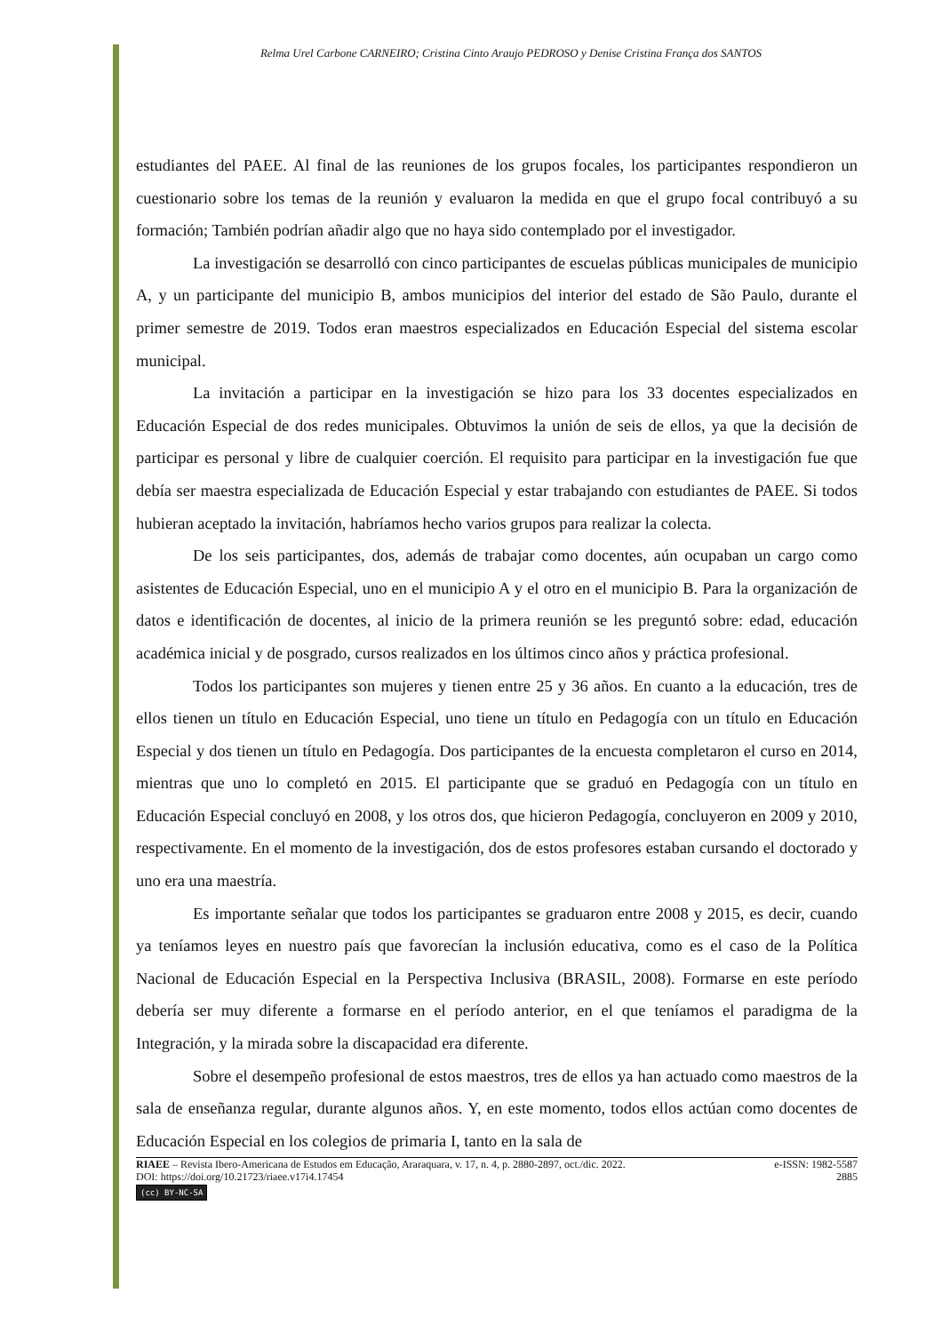Relma Urel Carbone CARNEIRO; Cristina Cinto Araujo PEDROSO y Denise Cristina França dos SANTOS
estudiantes del PAEE. Al final de las reuniones de los grupos focales, los participantes respondieron un cuestionario sobre los temas de la reunión y evaluaron la medida en que el grupo focal contribuyó a su formación; También podrían añadir algo que no haya sido contemplado por el investigador.
La investigación se desarrolló con cinco participantes de escuelas públicas municipales de municipio A, y un participante del municipio B, ambos municipios del interior del estado de São Paulo, durante el primer semestre de 2019. Todos eran maestros especializados en Educación Especial del sistema escolar municipal.
La invitación a participar en la investigación se hizo para los 33 docentes especializados en Educación Especial de dos redes municipales. Obtuvimos la unión de seis de ellos, ya que la decisión de participar es personal y libre de cualquier coerción. El requisito para participar en la investigación fue que debía ser maestra especializada de Educación Especial y estar trabajando con estudiantes de PAEE. Si todos hubieran aceptado la invitación, habríamos hecho varios grupos para realizar la colecta.
De los seis participantes, dos, además de trabajar como docentes, aún ocupaban un cargo como asistentes de Educación Especial, uno en el municipio A y el otro en el municipio B. Para la organización de datos e identificación de docentes, al inicio de la primera reunión se les preguntó sobre: edad, educación académica inicial y de posgrado, cursos realizados en los últimos cinco años y práctica profesional.
Todos los participantes son mujeres y tienen entre 25 y 36 años. En cuanto a la educación, tres de ellos tienen un título en Educación Especial, uno tiene un título en Pedagogía con un título en Educación Especial y dos tienen un título en Pedagogía. Dos participantes de la encuesta completaron el curso en 2014, mientras que uno lo completó en 2015. El participante que se graduó en Pedagogía con un título en Educación Especial concluyó en 2008, y los otros dos, que hicieron Pedagogía, concluyeron en 2009 y 2010, respectivamente. En el momento de la investigación, dos de estos profesores estaban cursando el doctorado y uno era una maestría.
Es importante señalar que todos los participantes se graduaron entre 2008 y 2015, es decir, cuando ya teníamos leyes en nuestro país que favorecían la inclusión educativa, como es el caso de la Política Nacional de Educación Especial en la Perspectiva Inclusiva (BRASIL, 2008). Formarse en este período debería ser muy diferente a formarse en el período anterior, en el que teníamos el paradigma de la Integración, y la mirada sobre la discapacidad era diferente.
Sobre el desempeño profesional de estos maestros, tres de ellos ya han actuado como maestros de la sala de enseñanza regular, durante algunos años. Y, en este momento, todos ellos actúan como docentes de Educación Especial en los colegios de primaria I, tanto en la sala de
RIAEE – Revista Ibero-Americana de Estudos em Educação, Araraquara, v. 17, n. 4, p. 2880-2897, oct./dic. 2022. e-ISSN: 1982-5587
DOI: https://doi.org/10.21723/riaee.v17i4.17454 2885
(cc) BY-NC-SA